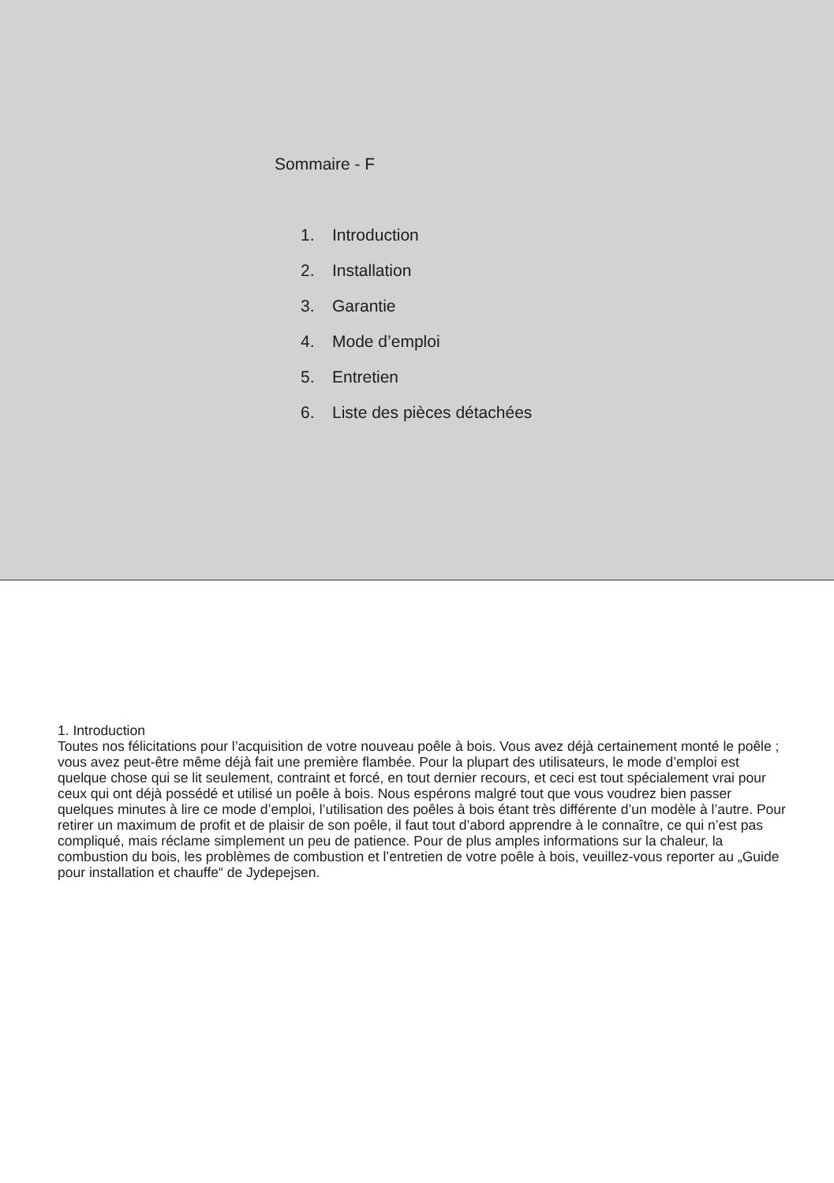Sommaire - F
1. Introduction
2. Installation
3. Garantie
4. Mode d’emploi
5. Entretien
6. Liste des pièces détachées
1. Introduction
Toutes nos félicitations pour l’acquisition de votre nouveau poêle à bois. Vous avez déjà certainement monté le poêle ; vous avez peut-être même déjà fait une première flambée. Pour la plupart des utilisateurs, le mode d’emploi est quelque chose qui se lit seulement, contraint et forcé, en tout dernier recours, et ceci est tout spécialement vrai pour ceux qui ont déjà possédé et utilisé un poêle à bois. Nous espérons malgré tout que vous voudrez bien passer quelques minutes à lire ce mode d’emploi, l’utilisation des poêles à bois étant très différente d’un modèle à l’autre. Pour retirer un maximum de profit et de plaisir de son poêle, il faut tout d’abord apprendre à le connaître, ce qui n’est pas compliqué, mais réclame simplement un peu de patience. Pour de plus amples informations sur la chaleur, la combustion du bois, les problèmes de combustion et l’entretien de votre poêle à bois, veuillez-vous reporter au „Guide pour installation et chauffe“ de Jydepejsen.